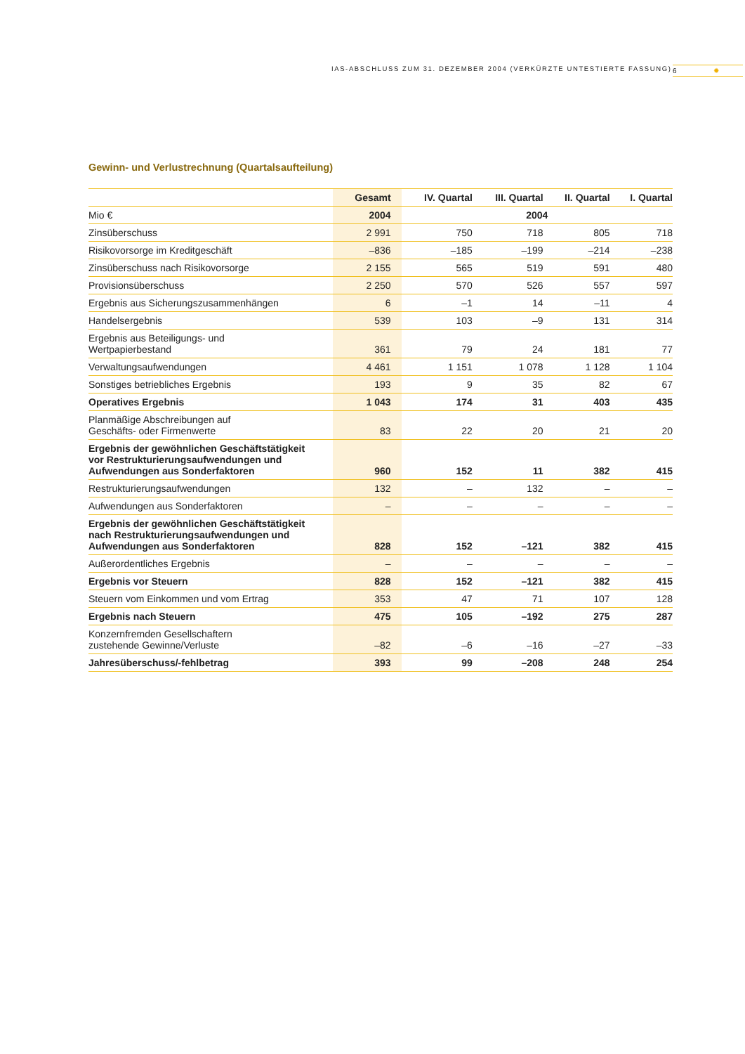IAS-ABSCHLUSS ZUM 31. DEZEMBER 2004 (VERKÜRZTE UNTESTIERTE FASSUNG)
6 ✹
Gewinn- und Verlustrechnung (Quartalsaufteilung)
| | Gesamt | IV. Quartal | III. Quartal | II. Quartal | I. Quartal |
| --- | --- | --- | --- | --- | --- |
| Mio € | 2004 | 2004 | | | |
| Zinsüberschuss | 2 991 | 750 | 718 | 805 | 718 |
| Risikovorsorge im Kreditgeschäft | –836 | –185 | –199 | –214 | –238 |
| Zinsüberschuss nach Risikovorsorge | 2 155 | 565 | 519 | 591 | 480 |
| Provisionsüberschuss | 2 250 | 570 | 526 | 557 | 597 |
| Ergebnis aus Sicherungszusammenhängen | 6 | –1 | 14 | –11 | 4 |
| Handelsergebnis | 539 | 103 | –9 | 131 | 314 |
| Ergebnis aus Beteiligungs- und Wertpapierbestand | 361 | 79 | 24 | 181 | 77 |
| Verwaltungsaufwendungen | 4 461 | 1 151 | 1 078 | 1 128 | 1 104 |
| Sonstiges betriebliches Ergebnis | 193 | 9 | 35 | 82 | 67 |
| Operatives Ergebnis | 1 043 | 174 | 31 | 403 | 435 |
| Planmäßige Abschreibungen auf Geschäfts- oder Firmenwerte | 83 | 22 | 20 | 21 | 20 |
| Ergebnis der gewöhnlichen Geschäftstätigkeit vor Restrukturierungsaufwendungen und Aufwendungen aus Sonderfaktoren | 960 | 152 | 11 | 382 | 415 |
| Restrukturierungsaufwendungen | 132 | – | 132 | – | – |
| Aufwendungen aus Sonderfaktoren | – | – | – | – | – |
| Ergebnis der gewöhnlichen Geschäftstätigkeit nach Restrukturierungsaufwendungen und Aufwendungen aus Sonderfaktoren | 828 | 152 | –121 | 382 | 415 |
| Außerordentliches Ergebnis | – | – | – | – | – |
| Ergebnis vor Steuern | 828 | 152 | –121 | 382 | 415 |
| Steuern vom Einkommen und vom Ertrag | 353 | 47 | 71 | 107 | 128 |
| Ergebnis nach Steuern | 475 | 105 | –192 | 275 | 287 |
| Konzernfremden Gesellschaftern zustehende Gewinne/Verluste | –82 | –6 | –16 | –27 | –33 |
| Jahresüberschuss/-fehlbetrag | 393 | 99 | –208 | 248 | 254 |